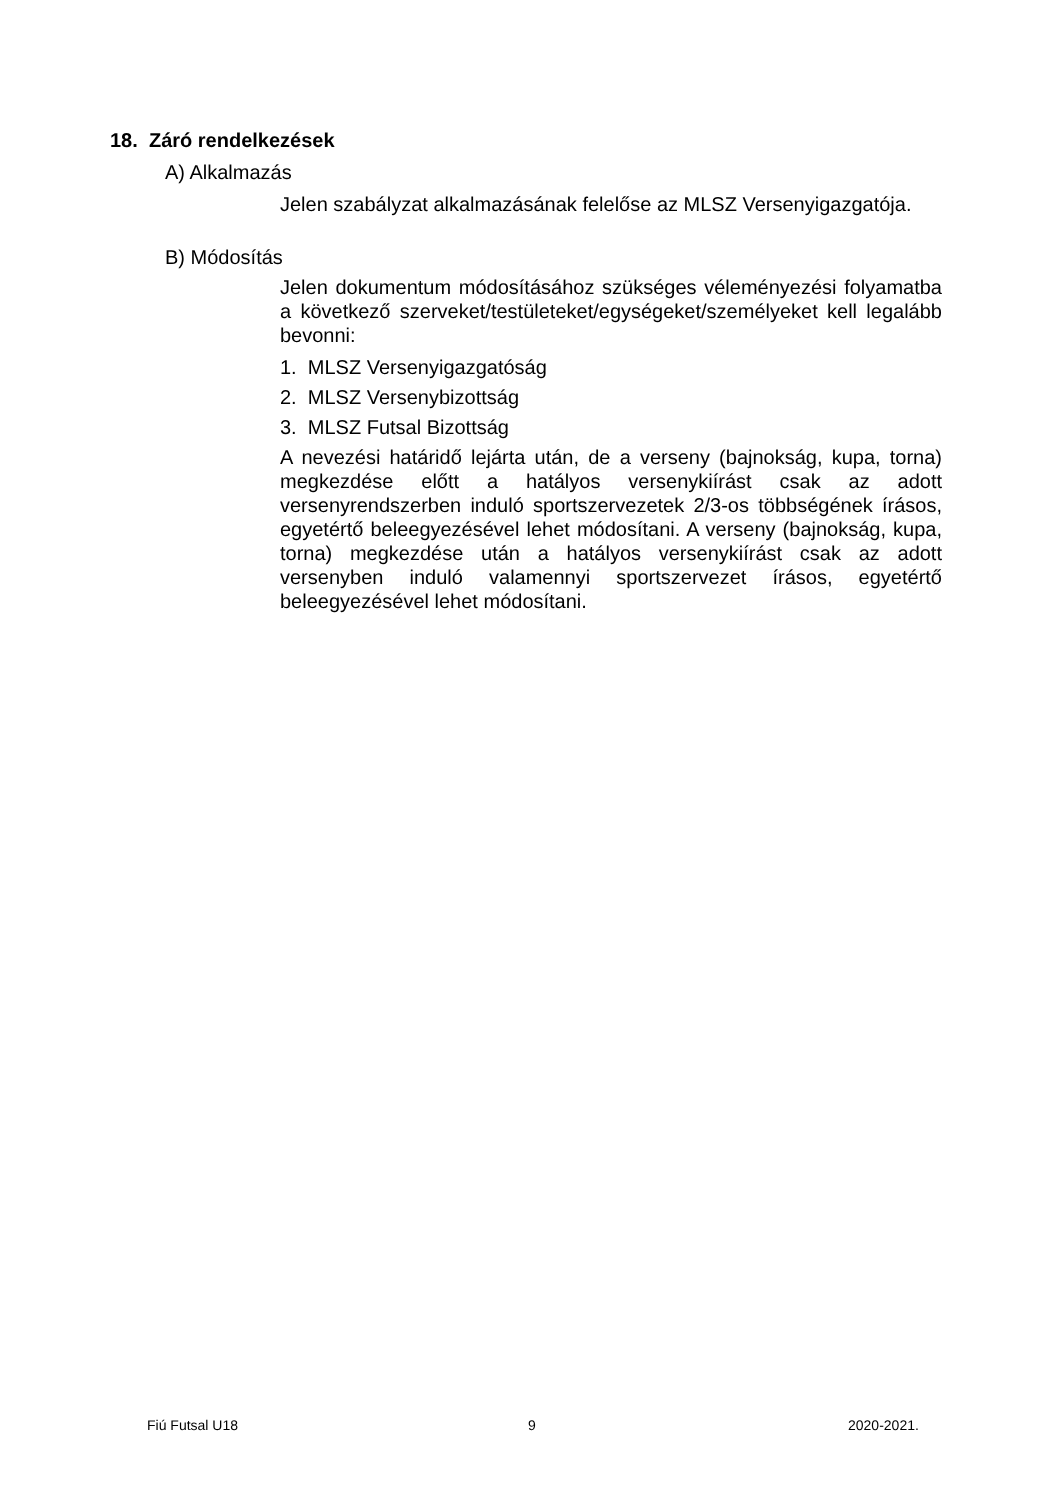18. Záró rendelkezések
A) Alkalmazás
Jelen szabályzat alkalmazásának felelőse az MLSZ Versenyigazgatója.
B) Módosítás
Jelen dokumentum módosításához szükséges véleményezési folyamatba a következő szerveket/testületeket/egységeket/személyeket kell legalább bevonni:
1. MLSZ Versenyigazgatóság
2. MLSZ Versenybizottság
3. MLSZ Futsal Bizottság
A nevezési határidő lejárta után, de a verseny (bajnokság, kupa, torna) megkezdése előtt a hatályos versenykiírást csak az adott versenyrendszerben induló sportszervezetek 2/3-os többségének írásos, egyetértő beleegyezésével lehet módosítani. A verseny (bajnokság, kupa, torna) megkezdése után a hatályos versenykiírást csak az adott versenyben induló valamennyi sportszervezet írásos, egyetértő beleegyezésével lehet módosítani.
Fiú Futsal U18 9 2020-2021.